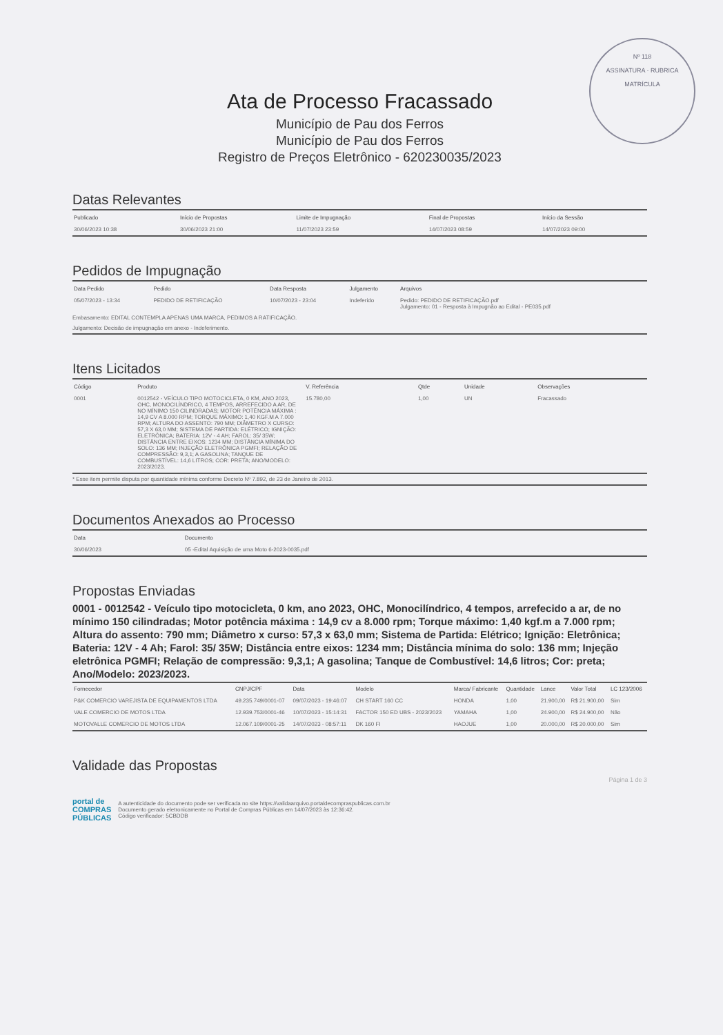Nº 118
ASSINATURA · RUBRICA
MATRÍCULA
Ata de Processo Fracassado
Município de Pau dos Ferros
Município de Pau dos Ferros
Registro de Preços Eletrônico - 620230035/2023
Datas Relevantes
| Publicado | Início de Propostas | Limite de Impugnação | Final de Propostas | Início da Sessão |
| --- | --- | --- | --- | --- |
| 30/06/2023 10:38 | 30/06/2023 21:00 | 11/07/2023 23:59 | 14/07/2023 08:59 | 14/07/2023 09:00 |
Pedidos de Impugnação
| Data Pedido | Pedido | Data Resposta | Julgamento | Arquivos |
| --- | --- | --- | --- | --- |
| 05/07/2023 - 13:34 | PEDIDO DE RETIFICAÇÃO | 10/07/2023 - 23:04 | Indeferido | Pedido: PEDIDO DE RETIFICAÇÃO.pdf Julgamento: 01 - Resposta à Impugnão ao Edital - PE035.pdf |
Embasamento: EDITAL CONTEMPLA APENAS UMA MARCA, PEDIMOS A RATIFICAÇÃO.
Julgamento: Decisão de impugnação em anexo - Indeferimento.
Itens Licitados
| Código | Produto | V. Referência | Qtde | Unidade | Observações |
| --- | --- | --- | --- | --- | --- |
| 0001 | 0012542 - VEÍCULO TIPO MOTOCICLETA, 0 KM, ANO 2023, OHC, MONOCILÍNDRICO, 4 TEMPOS, ARREFECIDO A AR, DE NO MÍNIMO 150 CILINDRADAS; MOTOR POTÊNCIA MÁXIMA : 14,9 CV A 8.000 RPM; TORQUE MÁXIMO: 1,40 KGF.M A 7.000 RPM; ALTURA DO ASSENTO: 790 MM; DIÂMETRO X CURSO: 57,3 X 63,0 MM; SISTEMA DE PARTIDA: ELÉTRICO; IGNIÇÃO: ELETRÔNICA; BATERIA: 12V - 4 AH; FAROL: 35/ 35W; DISTÂNCIA ENTRE EIXOS: 1234 MM; DISTÂNCIA MÍNIMA DO SOLO: 136 MM; INJEÇÃO ELETRÔNICA PGMFI; RELAÇÃO DE COMPRESSÃO: 9,3,1; A GASOLINA; TANQUE DE COMBUSTÍVEL: 14,6 LITROS; COR: PRETA; ANO/MODELO: 2023/2023. | 15.780,00 | 1,00 | UN | Fracassado |
* Esse item permite disputa por quantidade mínima conforme Decreto Nº 7.892, de 23 de Janeiro de 2013.
Documentos Anexados ao Processo
| Data | Documento |
| --- | --- |
| 30/06/2023 | 05 -Edital Aquisição de uma Moto 6-2023-0035.pdf |
Propostas Enviadas
0001 - 0012542 - Veículo tipo motocicleta, 0 km, ano 2023, OHC, Monocilíndrico, 4 tempos, arrefecido a ar, de no mínimo 150 cilindradas; Motor potência máxima : 14,9 cv a 8.000 rpm; Torque máximo: 1,40 kgf.m a 7.000 rpm; Altura do assento: 790 mm; Diâmetro x curso: 57,3 x 63,0 mm; Sistema de Partida: Elétrico; Ignição: Eletrônica; Bateria: 12V - 4 Ah; Farol: 35/ 35W; Distância entre eixos: 1234 mm; Distância mínima do solo: 136 mm; Injeção eletrônica PGMFI; Relação de compressão: 9,3,1; A gasolina; Tanque de Combustível: 14,6 litros; Cor: preta; Ano/Modelo: 2023/2023.
| Fornecedor | CNPJ/CPF | Data | Modelo | Marca/ Fabricante | Quantidade | Lance | Valor Total | LC 123/2006 |
| --- | --- | --- | --- | --- | --- | --- | --- | --- |
| P&K COMERCIO VAREJISTA DE EQUIPAMENTOS LTDA | 49.235.749/0001-07 | 09/07/2023 - 19:46:07 | CH START 160 CC | HONDA | 1,00 | 21.900,00 | R$ 21.900,00 | Sim |
| VALE COMERCIO DE MOTOS LTDA | 12.939.753/0001-46 | 10/07/2023 - 15:14:31 | FACTOR 150 ED UBS - 2023/2023 | YAMAHA | 1,00 | 24.900,00 | R$ 24.900,00 | Não |
| MOTOVALLE COMERCIO DE MOTOS LTDA | 12.067.109/0001-25 | 14/07/2023 - 08:57:11 | DK 160 FI | HAOJUE | 1,00 | 20.000,00 | R$ 20.000,00 | Sim |
Validade das Propostas
Página 1 de 3
portal de
COMPRAS
PÚBLICAS
A autenticidade do documento pode ser verificada no site https://validaarquivo.portaldecompraspublicas.com.br
Documento gerado eletronicamente no Portal de Compras Públicas em 14/07/2023 às 12:36:42.
Código verificador: 5CBDDB